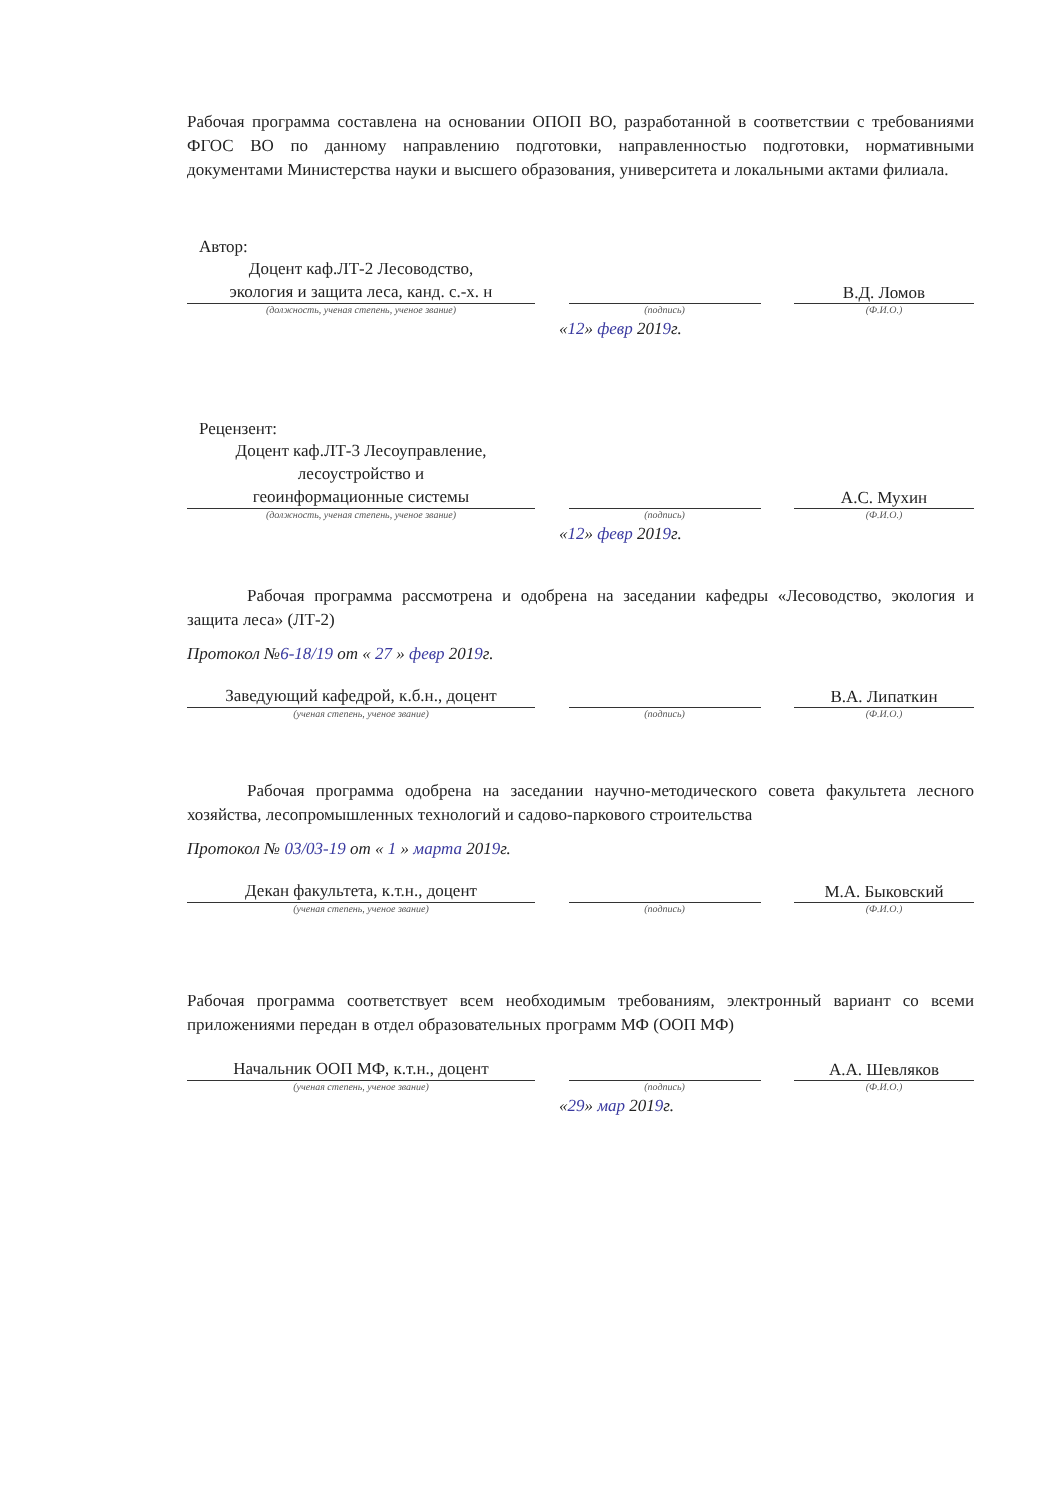Рабочая программа составлена на основании ОПОП ВО, разработанной в соответствии с требованиями ФГОС ВО по данному направлению подготовки, направленностью подготовки, нормативными документами Министерства науки и высшего образования, университета и локальными актами филиала.
Автор:
Доцент каф.ЛТ-2 Лесоводство,
экология и защита леса, канд. с.-х. н
В.Д. Ломов
(должность, ученая степень, ученое звание) (подпись) (Ф.И.О.)
«12» февр 2019г.
Рецензент:
Доцент каф.ЛТ-3 Лесоуправление,
лесоустройство и
геоинформационные системы
А.С. Мухин
(должность, ученая степень, ученое звание) (подпись) (Ф.И.О.)
«12» февр 2019г.
Рабочая программа рассмотрена и одобрена на заседании кафедры «Лесоводство, экология и защита леса» (ЛТ-2)
Протокол №6-18/19 от « 27 » февр 2019г.
Заведующий кафедрой, к.б.н., доцент
В.А. Липаткин
(ученая степень, ученое звание) (подпись) (Ф.И.О.)
Рабочая программа одобрена на заседании научно-методического совета факультета лесного хозяйства, лесопромышленных технологий и садово-паркового строительства
Протокол № 03/03-19 от « 1 » марта 2019г.
Декан факультета, к.т.н., доцент
М.А. Быковский
(ученая степень, ученое звание) (подпись) (Ф.И.О.)
Рабочая программа соответствует всем необходимым требованиям, электронный вариант со всеми приложениями передан в отдел образовательных программ МФ (ООП МФ)
Начальник ООП МФ, к.т.н., доцент
А.А. Шевляков
(ученая степень, ученое звание) (подпись) (Ф.И.О.)
«29» мар 2019г.